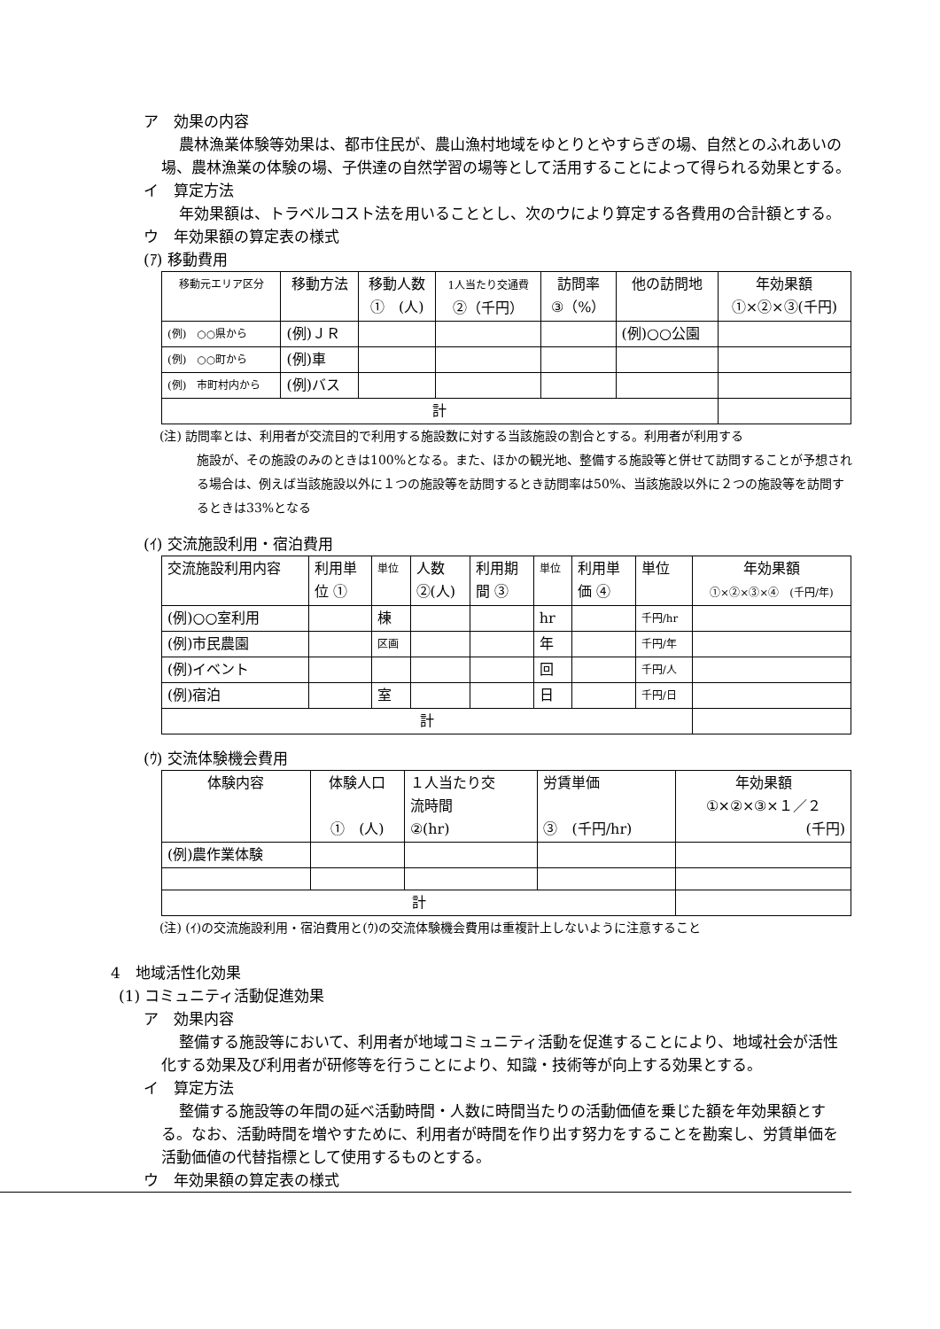ア　効果の内容
農林漁業体験等効果は、都市住民が、農山漁村地域をゆとりとやすらぎの場、自然とのふれあいの場、農林漁業の体験の場、子供達の自然学習の場等として活用することによって得られる効果とする。
イ　算定方法
年効果額は、トラベルコスト法を用いることとし、次のウにより算定する各費用の合計額とする。
ウ　年効果額の算定表の様式
(ｱ) 移動費用
| 移動元エリア区分 | 移動方法 | 移動人数 ① (人) | 1人当たり交通費 ②（千円） | 訪問率 ③（%） | 他の訪問地 | 年効果額 ①×②×③(千円) |
| (例) ○○県から | (例)ＪＲ | | | | (例)○○公園 | |
| (例) ○○町から | (例)車 | | | | | |
| (例) 市町村内から | (例)バス | | | | | |
| 計 | | | | | | |
(注) 訪問率とは、利用者が交流目的で利用する施設数に対する当該施設の割合とする。利用者が利用する
施設が、その施設のみのときは100%となる。また、ほかの観光地、整備する施設等と併せて訪問することが予想される場合は、例えば当該施設以外に１つの施設等を訪問するとき訪問率は50%、当該施設以外に２つの施設等を訪問するときは33%となる
(ｲ) 交流施設利用・宿泊費用
| 交流施設利用内容 | 利用単 位 ① | 単位 | 人数 ②(人) | 利用期 間 ③ | 単位 | 利用単 価 ④ | 単位 | 年効果額 ①×②×③×④ (千円/年) |
| (例)○○室利用 | | 棟 | | | hr | | 千円/hr | |
| (例)市民農園 | | 区画 | | | 年 | | 千円/年 | |
| (例)イベント | | | | | 回 | | 千円/人 | |
| (例)宿泊 | | 室 | | | 日 | | 千円/日 | |
| 計 | | | | | | | | |
(ｳ) 交流体験機会費用
| 体験内容 | 体験人口 ① (人) | １人当たり交 流時間 ②(hr) | 労賃単価 ③ (千円/hr) | 年効果額 ①×②×③×１／２ (千円) |
| (例)農作業体験 | | | | |
| 計 | | | | |
(注) (ｲ)の交流施設利用・宿泊費用と(ｳ)の交流体験機会費用は重複計上しないように注意すること
4　地域活性化効果
(1) コミュニティ活動促進効果
ア　効果内容
整備する施設等において、利用者が地域コミュニティ活動を促進することにより、地域社会が活性化する効果及び利用者が研修等を行うことにより、知識・技術等が向上する効果とする。
イ　算定方法
整備する施設等の年間の延べ活動時間・人数に時間当たりの活動価値を乗じた額を年効果額とする。なお、活動時間を増やすために、利用者が時間を作り出す努力をすることを勘案し、労賃単価を活動価値の代替指標として使用するものとする。
ウ　年効果額の算定表の様式